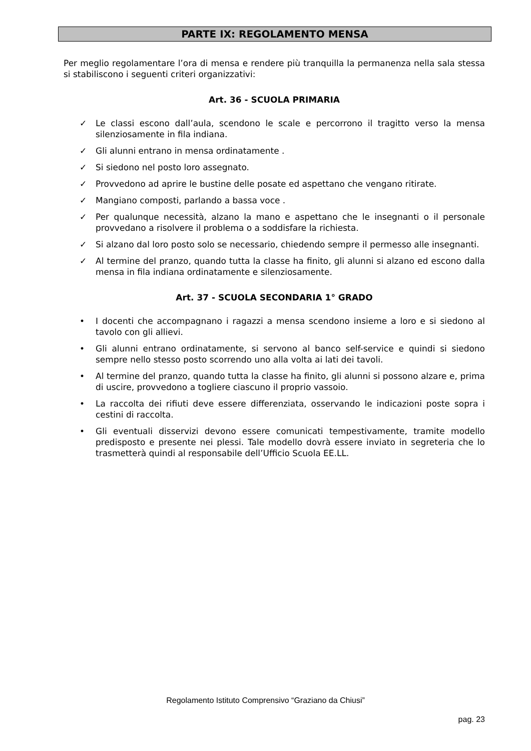PARTE IX: REGOLAMENTO MENSA
Per meglio regolamentare l’ora di mensa e rendere più tranquilla la permanenza nella sala stessa si stabiliscono i seguenti criteri organizzativi:
Art. 36 - SCUOLA PRIMARIA
✓ Le classi escono dall’aula, scendono le scale e percorrono il tragitto verso la mensa silenziosamente in fila indiana.
✓ Gli alunni entrano in mensa ordinatamente .
✓ Si siedono nel posto loro assegnato.
✓ Provvedono ad aprire le bustine delle posate ed aspettano che vengano ritirate.
✓ Mangiano composti, parlando a bassa voce .
✓ Per qualunque necessità, alzano la mano e aspettano che le insegnanti o il personale provvedano a risolvere il problema o a soddisfare la richiesta.
✓ Si alzano dal loro posto solo se necessario, chiedendo sempre il permesso alle insegnanti.
✓ Al termine del pranzo, quando tutta la classe ha finito, gli alunni si alzano ed escono dalla mensa in fila indiana ordinatamente e silenziosamente.
Art. 37 - SCUOLA SECONDARIA 1° GRADO
• I docenti che accompagnano i ragazzi a mensa scendono insieme a loro e si siedono al tavolo con gli allievi.
• Gli alunni entrano ordinatamente, si servono al banco self-service e quindi si siedono sempre nello stesso posto scorrendo uno alla volta ai lati dei tavoli.
• Al termine del pranzo, quando tutta la classe ha finito, gli alunni si possono alzare e, prima di uscire, provvedono a togliere ciascuno il proprio vassoio.
• La raccolta dei rifiuti deve essere differenziata, osservando le indicazioni poste sopra i cestini di raccolta.
• Gli eventuali disservizi devono essere comunicati tempestivamente, tramite modello predisposto e presente nei plessi. Tale modello dovrà essere inviato in segreteria che lo trasmetterà quindi al responsabile dell’Ufficio Scuola EE.LL.
Regolamento Istituto Comprensivo “Graziano da Chiusi”
pag. 23